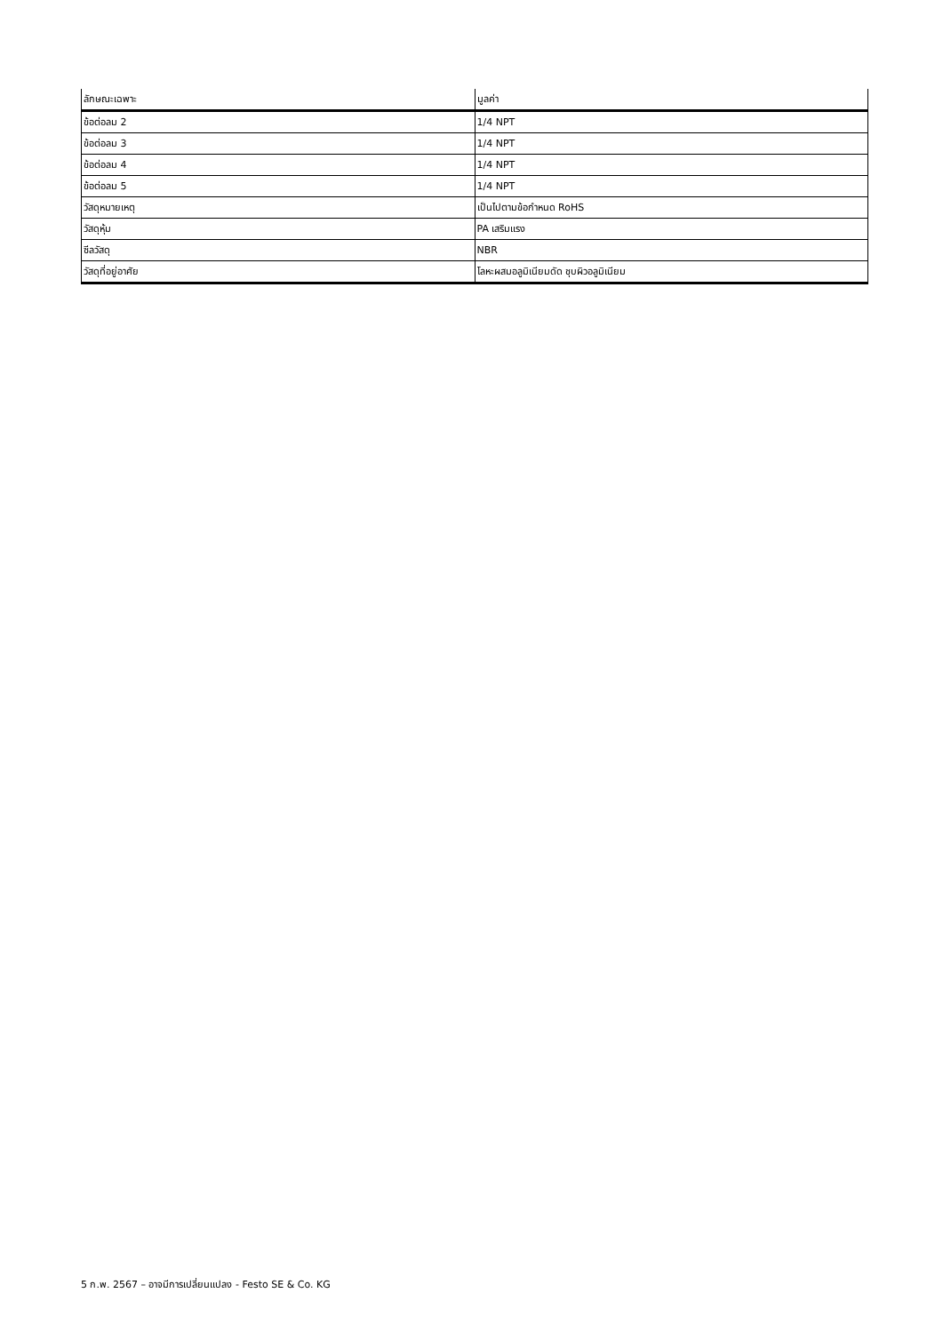| ลักษณะเฉพาะ | มูลค่า |
| --- | --- |
| ข้อต่อลม 2 | 1/4 NPT |
| ข้อต่อลม 3 | 1/4 NPT |
| ข้อต่อลม 4 | 1/4 NPT |
| ข้อต่อลม 5 | 1/4 NPT |
| วัสดุหมายเหตุ | เป็นไปตามข้อกำหนด RoHS |
| วัสดุหุ้ม | PA เสริมแรง |
| ซีลวัสดุ | NBR |
| วัสดุที่อยู่อาศัย | โลหะผสมอลูมิเนียมดัด ชุบผิวอลูมิเนียม |
5 ก.พ. 2567 – อาจมีการเปลี่ยนแปลง - Festo SE & Co. KG